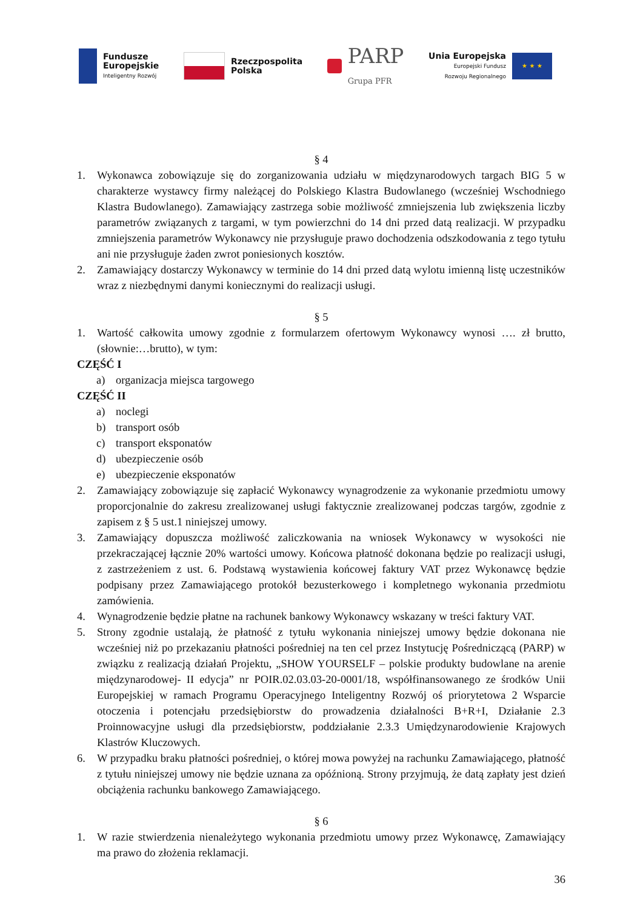Fundusze
Europejskie
Inteligentny Rozwój
Rzeczpospolita
Polska
PARP
Grupa PFR
Unia Europejska
Europejski Fundusz
Rozwoju Regionalnego
★ ★ ★
§ 4
1. Wykonawca zobowiązuje się do zorganizowania udziału w międzynarodowych targach BIG 5 w charakterze wystawcy firmy należącej do Polskiego Klastra Budowlanego (wcześniej Wschodniego Klastra Budowlanego). Zamawiający zastrzega sobie możliwość zmniejszenia lub zwiększenia liczby parametrów związanych z targami, w tym powierzchni do 14 dni przed datą realizacji. W przypadku zmniejszenia parametrów Wykonawcy nie przysługuje prawo dochodzenia odszkodowania z tego tytułu ani nie przysługuje żaden zwrot poniesionych kosztów.
2. Zamawiający dostarczy Wykonawcy w terminie do 14 dni przed datą wylotu imienną listę uczestników wraz z niezbędnymi danymi koniecznymi do realizacji usługi.
§ 5
1. Wartość całkowita umowy zgodnie z formularzem ofertowym Wykonawcy wynosi …. zł brutto, (słownie:…brutto), w tym:
CZĘŚĆ I
a) organizacja miejsca targowego
CZĘŚĆ II
a) noclegi
b) transport osób
c) transport eksponatów
d) ubezpieczenie osób
e) ubezpieczenie eksponatów
2. Zamawiający zobowiązuje się zapłacić Wykonawcy wynagrodzenie za wykonanie przedmiotu umowy proporcjonalnie do zakresu zrealizowanej usługi faktycznie zrealizowanej podczas targów, zgodnie z zapisem z § 5 ust.1 niniejszej umowy.
3. Zamawiający dopuszcza możliwość zaliczkowania na wniosek Wykonawcy w wysokości nie przekraczającej łącznie 20% wartości umowy. Końcowa płatność dokonana będzie po realizacji usługi, z zastrzeżeniem z ust. 6. Podstawą wystawienia końcowej faktury VAT przez Wykonawcę będzie podpisany przez Zamawiającego protokół bezusterkowego i kompletnego wykonania przedmiotu zamówienia.
4. Wynagrodzenie będzie płatne na rachunek bankowy Wykonawcy wskazany w treści faktury VAT.
5. Strony zgodnie ustalają, że płatność z tytułu wykonania niniejszej umowy będzie dokonana nie wcześniej niż po przekazaniu płatności pośredniej na ten cel przez Instytucję Pośredniczącą (PARP) w związku z realizacją działań Projektu, „SHOW YOURSELF – polskie produkty budowlane na arenie międzynarodowej- II edycja” nr POIR.02.03.03-20-0001/18, współfinansowanego ze środków Unii Europejskiej w ramach Programu Operacyjnego Inteligentny Rozwój oś priorytetowa 2 Wsparcie otoczenia i potencjału przedsiębiorstw do prowadzenia działalności B+R+I, Działanie 2.3 Proinnowacyjne usługi dla przedsiębiorstw, poddziałanie 2.3.3 Umiędzynarodowienie Krajowych Klastrów Kluczowych.
6. W przypadku braku płatności pośredniej, o której mowa powyżej na rachunku Zamawiającego, płatność z tytułu niniejszej umowy nie będzie uznana za opóźnioną. Strony przyjmują, że datą zapłaty jest dzień obciążenia rachunku bankowego Zamawiającego.
§ 6
1. W razie stwierdzenia nienależytego wykonania przedmiotu umowy przez Wykonawcę, Zamawiający ma prawo do złożenia reklamacji.
36